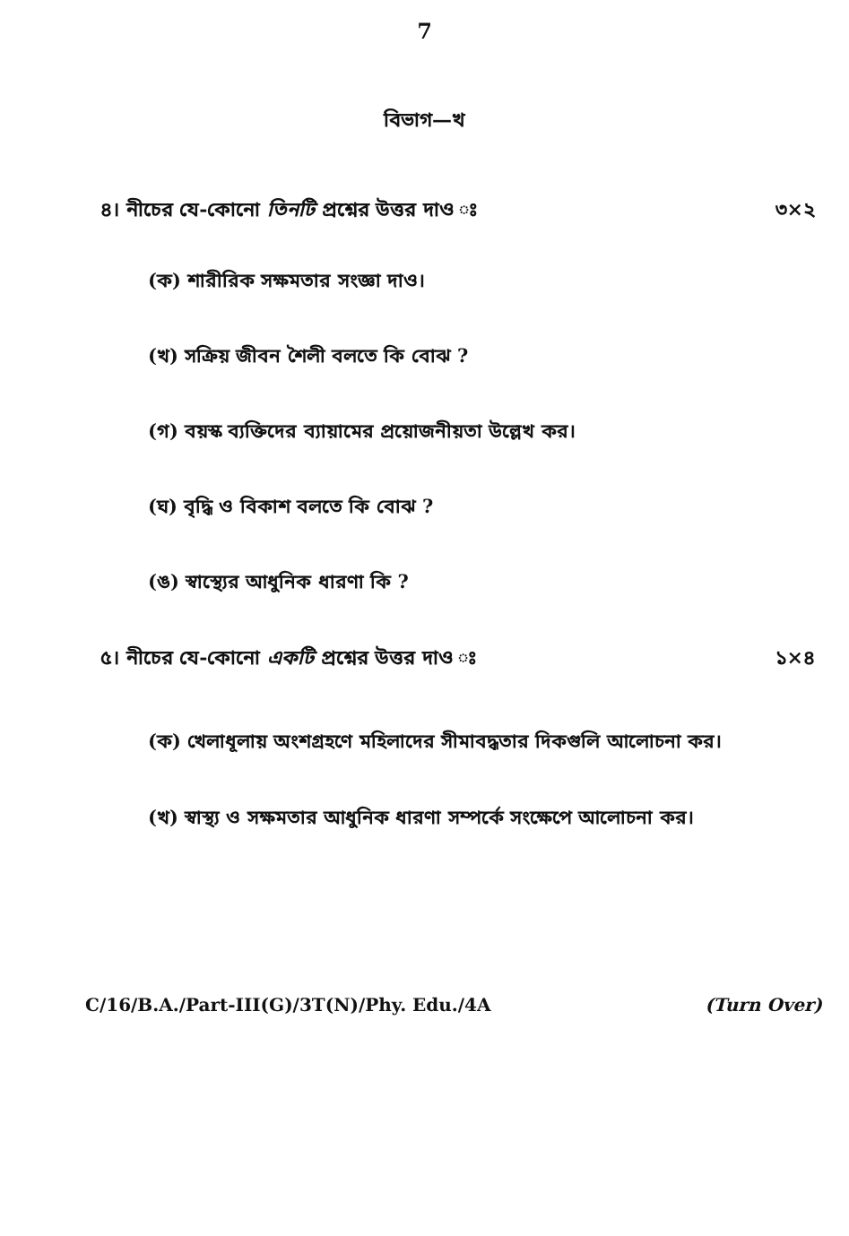7
বিভাগ—খ
৪। নীচের যে-কোনো তিনটি প্রশ্নের উত্তর দাও ঃ ৩×২
(ক) শারীরিক সক্ষমতার সংজ্ঞা দাও।
(খ) সক্রিয় জীবন শৈলী বলতে কি বোঝ ?
(গ) বয়স্ক ব্যক্তিদের ব্যায়ামের প্রয়োজনীয়তা উল্লেখ কর।
(ঘ) বৃদ্ধি ও বিকাশ বলতে কি বোঝ ?
(ঙ) স্বাস্থ্যের আধুনিক ধারণা কি ?
৫। নীচের যে-কোনো একটি প্রশ্নের উত্তর দাও ঃ ১×৪
(ক) খেলাধূলায় অংশগ্রহণে মহিলাদের সীমাবদ্ধতার দিকগুলি আলোচনা কর।
(খ) স্বাস্থ্য ও সক্ষমতার আধুনিক ধারণা সম্পর্কে সংক্ষেপে আলোচনা কর।
C/16/B.A./Part-III(G)/3T(N)/Phy. Edu./4A (Turn Over)